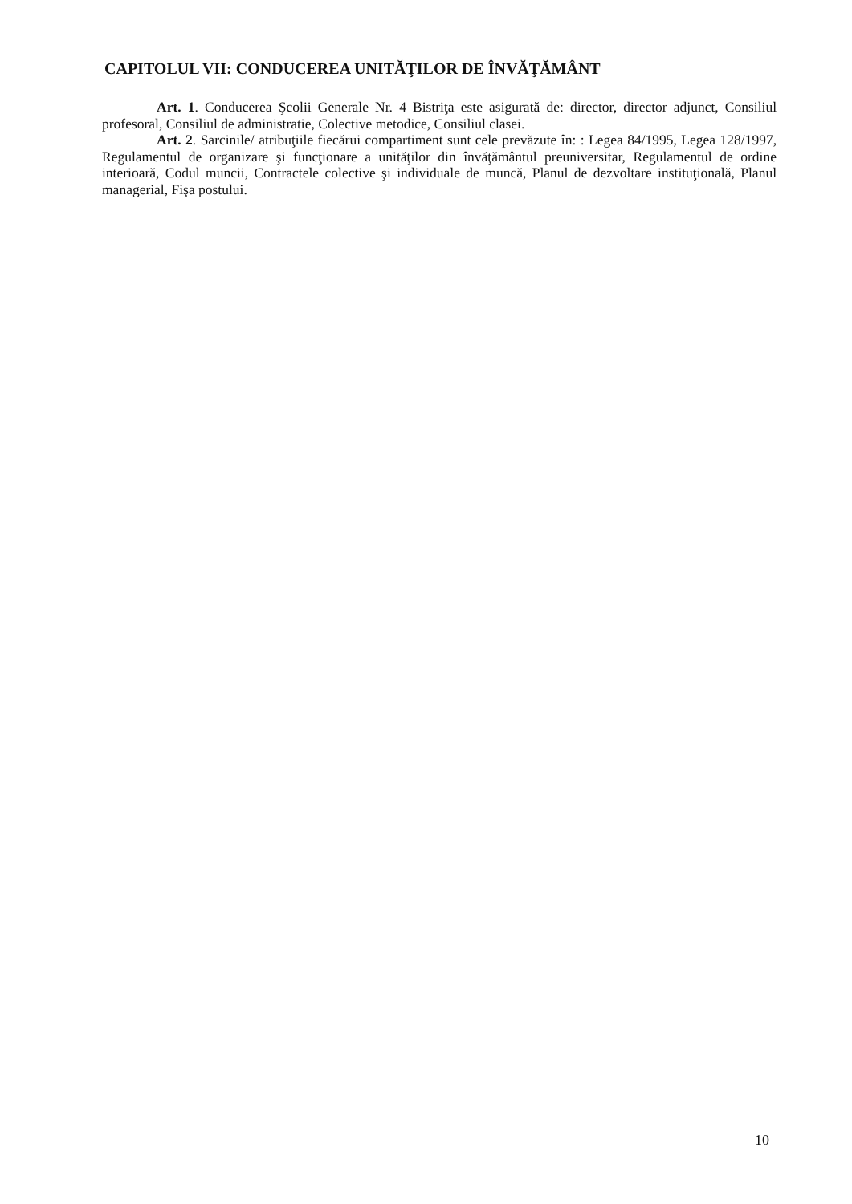CAPITOLUL VII: CONDUCEREA UNITĂŢILOR DE ÎNVĂŢĂMÂNT
Art. 1. Conducerea Şcolii Generale Nr. 4 Bistriţa este asigurată de: director, director adjunct, Consiliul profesoral, Consiliul de administratie, Colective metodice, Consiliul clasei.
Art. 2. Sarcinile/ atribuţiile fiecărui compartiment sunt cele prevăzute în: : Legea 84/1995, Legea 128/1997, Regulamentul de organizare şi funcţionare a unităţilor din învăţământul preuniversitar, Regulamentul de ordine interioară, Codul muncii, Contractele colective şi individuale de muncă, Planul de dezvoltare instituţională, Planul managerial, Fişa postului.
10